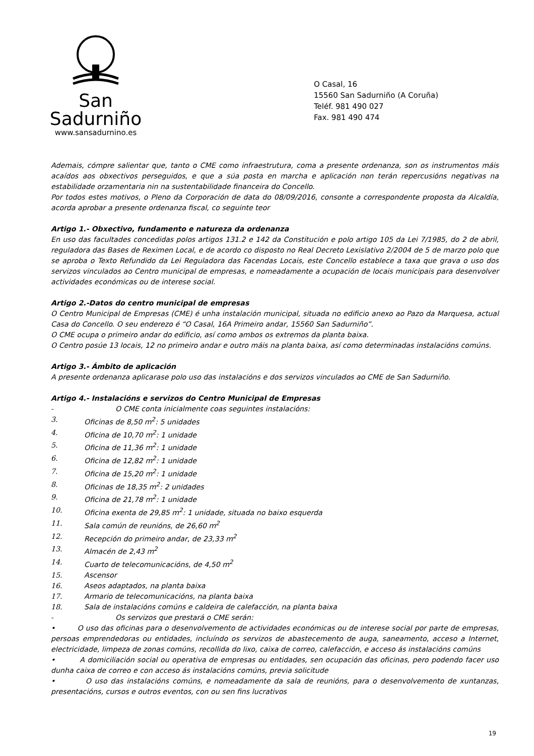San Sadurniño
www.sansadurnino.es
O Casal, 16
15560 San Sadurniño (A Coruña)
Teléf. 981 490 027
Fax. 981 490 474
Ademais, cómpre salientar que, tanto o CME como infraestrutura, coma a presente ordenanza, son os instrumentos máis acaídos aos obxectivos perseguidos, e que a súa posta en marcha e aplicación non terán repercusións negativas na estabilidade orzamentaria nin na sustentabilidade financeira do Concello.
Por todos estes motivos, o Pleno da Corporación de data do 08/09/2016, consonte a correspondente proposta da Alcaldía, acorda aprobar a presente ordenanza fiscal, co seguinte teor
Artigo 1.- Obxectivo, fundamento e natureza da ordenanza
En uso das facultades concedidas polos artigos 131.2 e 142 da Constitución e polo artigo 105 da Lei 7/1985, do 2 de abril, reguladora das Bases de Reximen Local, e de acordo co disposto no Real Decreto Lexislativo 2/2004 de 5 de marzo polo que se aproba o Texto Refundido da Lei Reguladora das Facendas Locais, este Concello establece a taxa que grava o uso dos servizos vinculados ao Centro municipal de empresas, e nomeadamente a ocupación de locais municipais para desenvolver actividades económicas ou de interese social.
Artigo 2.-Datos do centro municipal de empresas
O Centro Municipal de Empresas (CME) é unha instalación municipal, situada no edificio anexo ao Pazo da Marquesa, actual Casa do Concello. O seu enderezo é “O Casal, 16A Primeiro andar, 15560 San Sadurniño”.
O CME ocupa o primeiro andar do edificio, así como ambos os extremos da planta baixa.
O Centro posúe 13 locais, 12 no primeiro andar e outro máis na planta baixa, así como determinadas instalacións comúns.
Artigo 3.- Ámbito de aplicación
A presente ordenanza aplicarase polo uso das instalacións e dos servizos vinculados ao CME de San Sadurniño.
Artigo 4.- Instalacións e servizos do Centro Municipal de Empresas
- O CME conta inicialmente coas seguintes instalacións:
3. Oficinas de 8,50 m<sup>2</sup>: 5 unidades
4. Oficina de 10,70 m<sup>2</sup>: 1 unidade
5. Oficina de 11,36 m<sup>2</sup>: 1 unidade
6. Oficina de 12,82 m<sup>2</sup>: 1 unidade
7. Oficina de 15,20 m<sup>2</sup>: 1 unidade
8. Oficinas de 18,35 m<sup>2</sup>: 2 unidades
9. Oficina de 21,78 m<sup>2</sup>: 1 unidade
10. Oficina exenta de 29,85 m<sup>2</sup>: 1 unidade, situada no baixo esquerda
11. Sala común de reunións, de 26,60 m<sup>2</sup>
12. Recepción do primeiro andar, de 23,33 m<sup>2</sup>
13. Almacén de 2,43 m<sup>2</sup>
14. Cuarto de telecomunicacións, de 4,50 m<sup>2</sup>
15. Ascensor
16. Aseos adaptados, na planta baixa
17. Armario de telecomunicacións, na planta baixa
18. Sala de instalacións comúns e caldeira de calefacción, na planta baixa
- Os servizos que prestará o CME serán:
• O uso das oficinas para o desenvolvemento de actividades económicas ou de interese social por parte de empresas, persoas emprendedoras ou entidades, incluíndo os servizos de abastecemento de auga, saneamento, acceso a Internet, electricidade, limpeza de zonas comúns, recollida do lixo, caixa de correo, calefacción, e acceso ás instalacións comúns
• A domiciliación social ou operativa de empresas ou entidades, sen ocupación das oficinas, pero podendo facer uso dunha caixa de correo e con acceso ás instalacións comúns, previa solicitude
• O uso das instalacións comúns, e nomeadamente da sala de reunións, para o desenvolvemento de xuntanzas, presentacións, cursos e outros eventos, con ou sen fins lucrativos
19